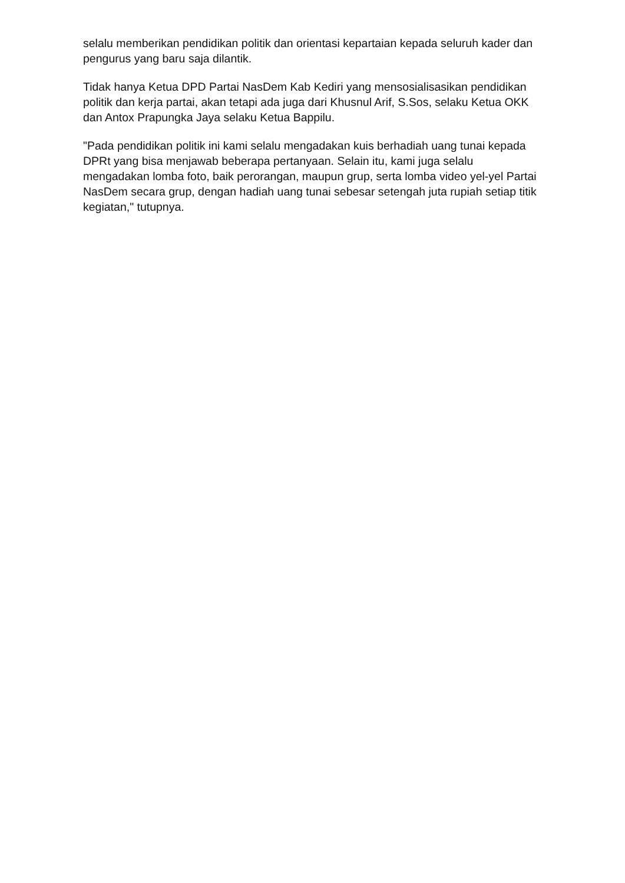selalu memberikan pendidikan politik dan orientasi kepartaian kepada seluruh kader dan pengurus yang baru saja dilantik.
Tidak hanya Ketua DPD Partai NasDem Kab Kediri yang mensosialisasikan pendidikan politik dan kerja partai, akan tetapi ada juga dari Khusnul Arif, S.Sos, selaku Ketua OKK dan Antox Prapungka Jaya selaku Ketua Bappilu.
"Pada pendidikan politik ini kami selalu mengadakan kuis berhadiah uang tunai kepada DPRt yang bisa menjawab beberapa pertanyaan. Selain itu, kami juga selalu mengadakan lomba foto, baik perorangan, maupun grup, serta lomba video yel-yel Partai NasDem secara grup, dengan hadiah uang tunai sebesar setengah juta rupiah setiap titik kegiatan," tutupnya.